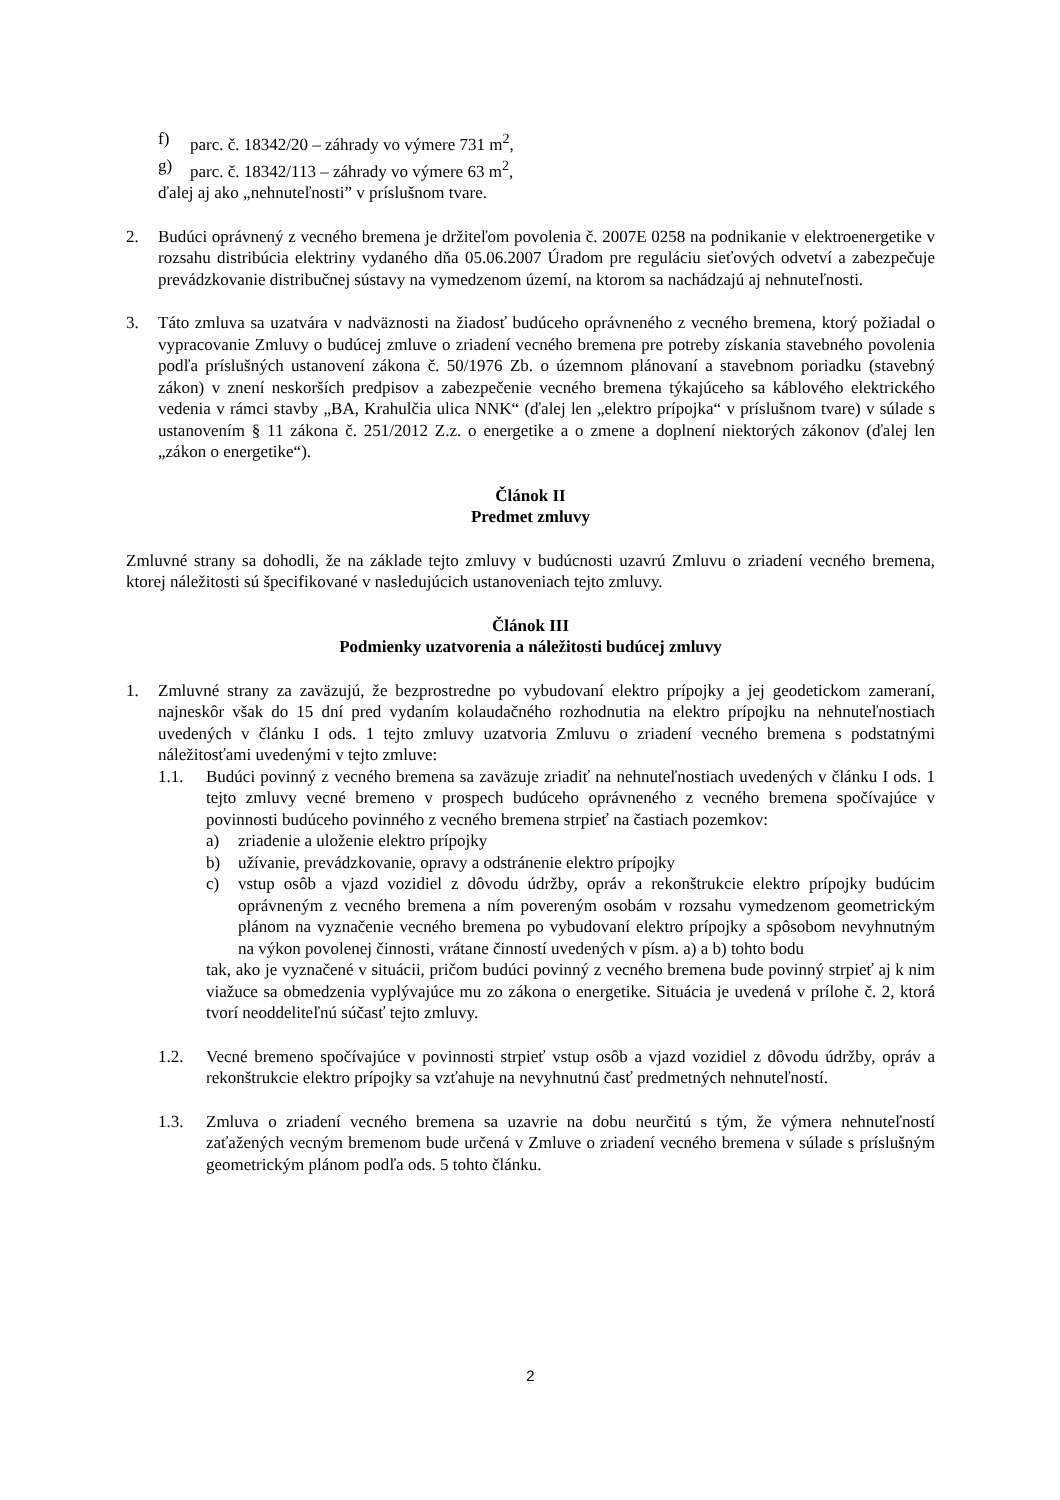f) parc. č. 18342/20 – záhrady vo výmere 731 m<sup>2</sup>,
g) parc. č. 18342/113 – záhrady vo výmere 63 m<sup>2</sup>,
ďalej aj ako „nehnuteľnosti” v príslušnom tvare.
2. Budúci oprávnený z vecného bremena je držiteľom povolenia č. 2007E 0258 na podnikanie v elektroenergetike v rozsahu distribúcia elektriny vydaného dňa 05.06.2007 Úradom pre reguláciu sieťových odvetví a zabezpečuje prevádzkovanie distribučnej sústavy na vymedzenom území, na ktorom sa nachádzajú aj nehnuteľnosti.
3. Táto zmluva sa uzatvára v nadväznosti na žiadosť budúceho oprávneného z vecného bremena, ktorý požiadal o vypracovanie Zmluvy o budúcej zmluve o zriadení vecného bremena pre potreby získania stavebného povolenia podľa príslušných ustanovení zákona č. 50/1976 Zb. o územnom plánovaní a stavebnom poriadku (stavebný zákon) v znení neskorších predpisov a zabezpečenie vecného bremena týkajúceho sa káblového elektrického vedenia v rámci stavby „BA, Krahulčia ulica NNK“ (ďalej len „elektro prípojka“ v príslušnom tvare) v súlade s ustanovením § 11 zákona č. 251/2012 Z.z. o energetike a o zmene a doplnení niektorých zákonov (ďalej len „zákon o energetike“).
Článok II
Predmet zmluvy
Zmluvné strany sa dohodli, že na základe tejto zmluvy v budúcnosti uzavrú Zmluvu o zriadení vecného bremena, ktorej náležitosti sú špecifikované v nasledujúcich ustanoveniach tejto zmluvy.
Článok III
Podmienky uzatvorenia a náležitosti budúcej zmluvy
1. Zmluvné strany za zaväzujú, že bezprostredne po vybudovaní elektro prípojky a jej geodetickom zameraní, najneskôr však do 15 dní pred vydaním kolaudačného rozhodnutia na elektro prípojku na nehnuteľnostiach uvedených v článku I ods. 1 tejto zmluvy uzatvoria Zmluvu o zriadení vecného bremena s podstatnými náležitosťami uvedenými v tejto zmluve:
1.1. Budúci povinný z vecného bremena sa zaväzuje zriadiť na nehnuteľnostiach uvedených v článku I ods. 1 tejto zmluvy vecné bremeno v prospech budúceho oprávneného z vecného bremena spočívajúce v povinnosti budúceho povinného z vecného bremena strpieť na častiach pozemkov:
a) zriadenie a uloženie elektro prípojky
b) užívanie, prevádzkovanie, opravy a odstránenie elektro prípojky
c) vstup osôb a vjazd vozidiel z dôvodu údržby, opráv a rekonštrukcie elektro prípojky budúcim oprávneným z vecného bremena a ním povereným osobám v rozsahu vymedzenom geometrickým plánom na vyznačenie vecného bremena po vybudovaní elektro prípojky a spôsobom nevyhnutným na výkon povolenej činnosti, vrátane činností uvedených v písm. a) a b) tohto bodu
tak, ako je vyznačené v situácii, pričom budúci povinný z vecného bremena bude povinný strpieť aj k nim viažuce sa obmedzenia vyplývajúce mu zo zákona o energetike. Situácia je uvedená v prílohe č. 2, ktorá tvorí neoddeliteľnú súčasť tejto zmluvy.
1.2. Vecné bremeno spočívajúce v povinnosti strpieť vstup osôb a vjazd vozidiel z dôvodu údržby, opráv a rekonštrukcie elektro prípojky sa vzťahuje na nevyhnutnú časť predmetných nehnuteľností.
1.3. Zmluva o zriadení vecného bremena sa uzavrie na dobu neurčitú s tým, že výmera nehnuteľností zaťažených vecným bremenom bude určená v Zmluve o zriadení vecného bremena v súlade s príslušným geometrickým plánom podľa ods. 5 tohto článku.
2